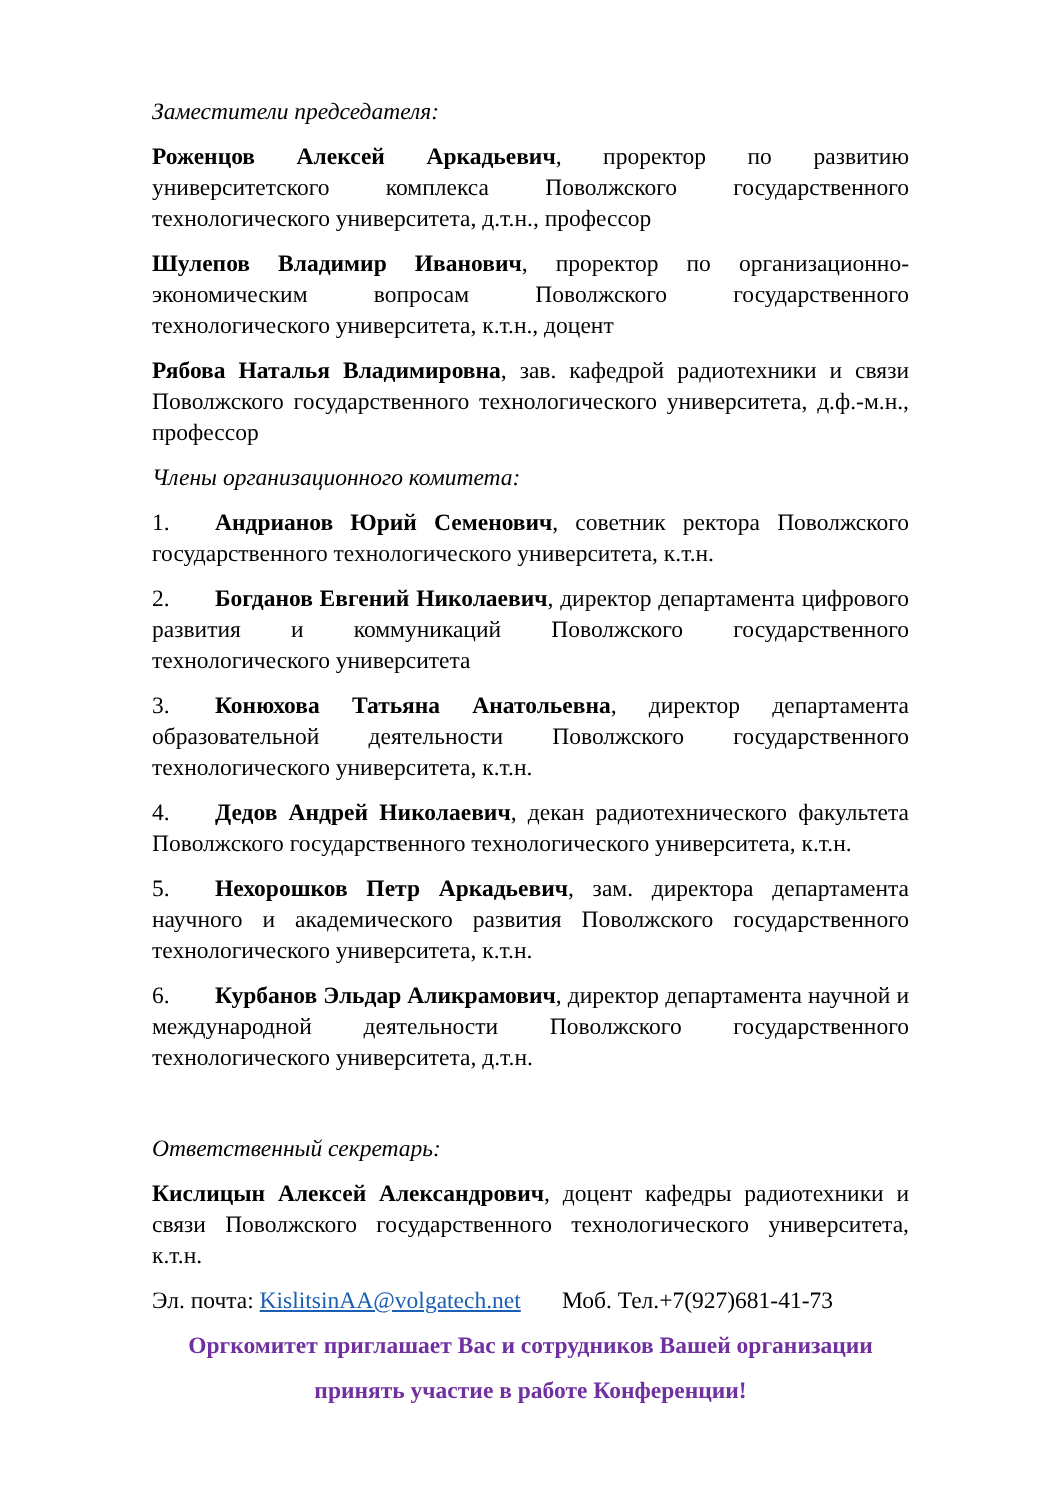Заместители председателя:
Роженцов Алексей Аркадьевич, проректор по развитию университетского комплекса Поволжского государственного технологического университета, д.т.н., профессор
Шулепов Владимир Иванович, проректор по организационно-экономическим вопросам Поволжского государственного технологического университета, к.т.н., доцент
Рябова Наталья Владимировна, зав. кафедрой радиотехники и связи Поволжского государственного технологического университета, д.ф.-м.н., профессор
Члены организационного комитета:
1. Андрианов Юрий Семенович, советник ректора Поволжского государственного технологического университета, к.т.н.
2. Богданов Евгений Николаевич, директор департамента цифрового развития и коммуникаций Поволжского государственного технологического университета
3. Конюхова Татьяна Анатольевна, директор департамента образовательной деятельности Поволжского государственного технологического университета, к.т.н.
4. Дедов Андрей Николаевич, декан радиотехнического факультета Поволжского государственного технологического университета, к.т.н.
5. Нехорошков Петр Аркадьевич, зам. директора департамента научного и академического развития Поволжского государственного технологического университета, к.т.н.
6. Курбанов Эльдар Аликрамович, директор департамента научной и международной деятельности Поволжского государственного технологического университета, д.т.н.
Ответственный секретарь:
Кислицын Алексей Александрович, доцент кафедры радиотехники и связи Поволжского государственного технологического университета, к.т.н.
Эл. почта: KislitsinAA@volgatech.net Моб. Тел.+7(927)681-41-73
Оргкомитет приглашает Вас и сотрудников Вашей организации
принять участие в работе Конференции!